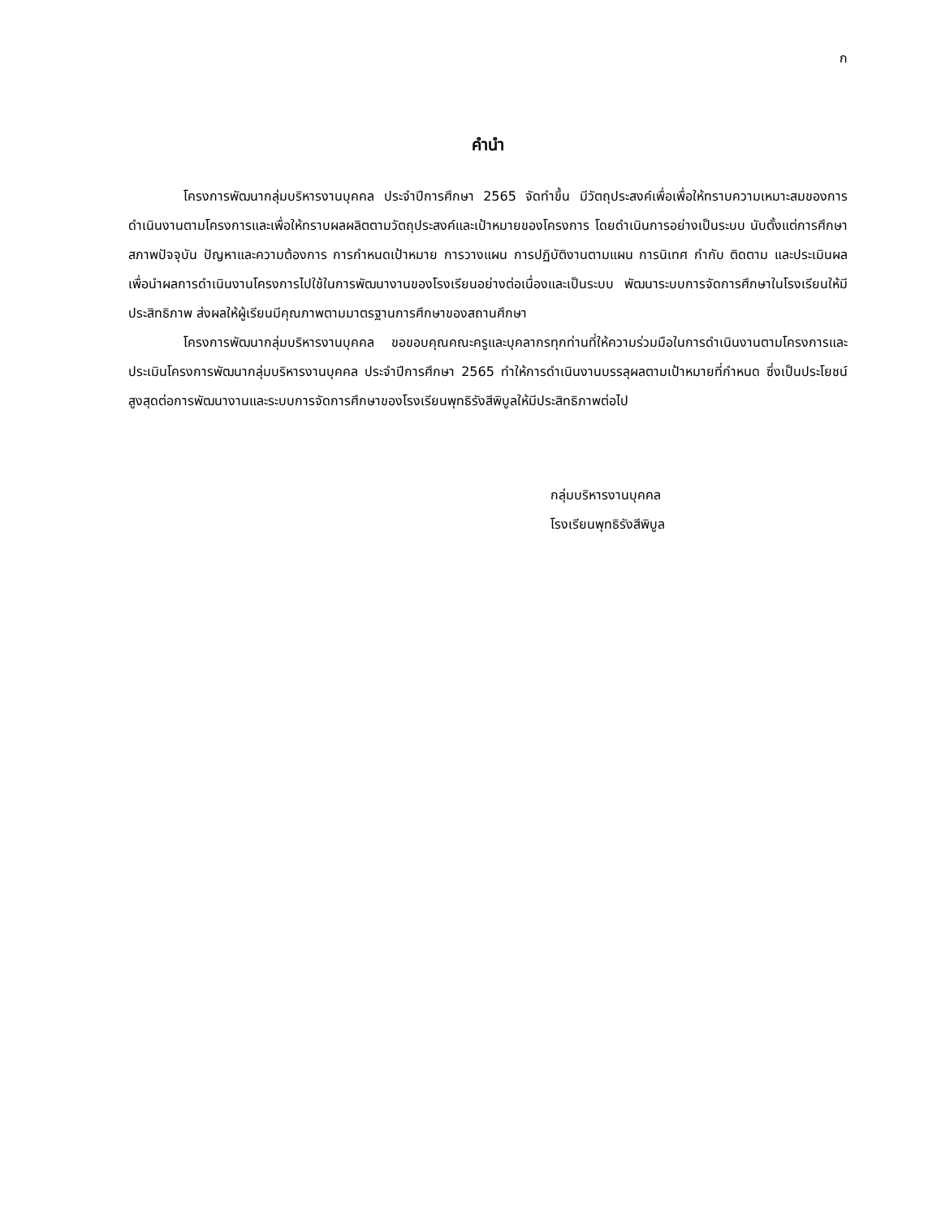ก
คำนำ
โครงการพัฒนากลุ่มบริหารงานบุคคล ประจำปีการศึกษา 2565 จัดทำขึ้น มีวัตถุประสงค์เพื่อเพื่อให้ทราบความเหมาะสมของการดำเนินงานตามโครงการและเพื่อให้ทราบผลผลิตตามวัตถุประสงค์และเป้าหมายของโครงการ โดยดำเนินการอย่างเป็นระบบ นับตั้งแต่การศึกษาสภาพปัจจุบัน ปัญหาและความต้องการ การกำหนดเป้าหมาย การวางแผน การปฏิบัติงานตามแผน การนิเทศ กำกับ ติดตาม และประเมินผล เพื่อนำผลการดำเนินงานโครงการไปใช้ในการพัฒนางานของโรงเรียนอย่างต่อเนื่องและเป็นระบบ พัฒนาระบบการจัดการศึกษาในโรงเรียนให้มีประสิทธิภาพ ส่งผลให้ผู้เรียนมีคุณภาพตามมาตรฐานการศึกษาของสถานศึกษา
โครงการพัฒนากลุ่มบริหารงานบุคคล ขอขอบคุณคณะครูและบุคลากรทุกท่านที่ให้ความร่วมมือในการดำเนินงานตามโครงการและประเมินโครงการพัฒนากลุ่มบริหารงานบุคคล ประจำปีการศึกษา 2565 ทำให้การดำเนินงานบรรลุผลตามเป้าหมายที่กำหนด ซึ่งเป็นประโยชน์สูงสุดต่อการพัฒนางานและระบบการจัดการศึกษาของโรงเรียนพุทธิรังสีพิบูลให้มีประสิทธิภาพต่อไป
กลุ่มบริหารงานบุคคล
โรงเรียนพุทธิรังสีพิบูล